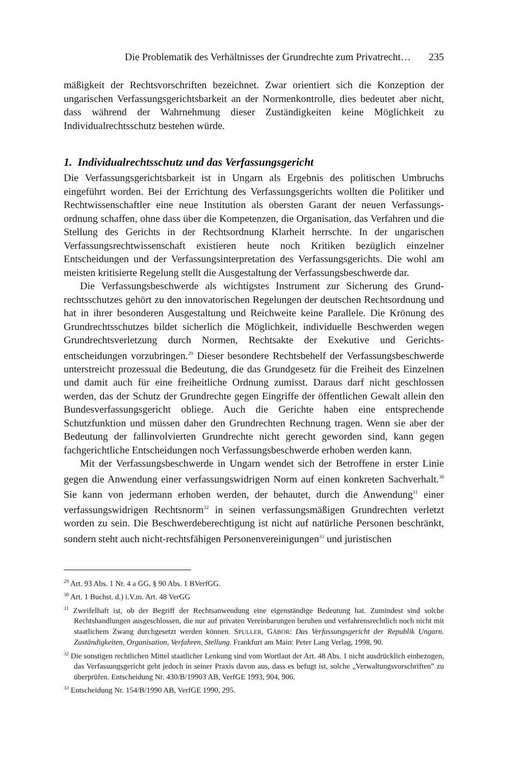Die Problematik des Verhältnisses der Grundrechte zum Privatrecht… 235
mäßigkeit der Rechtsvorschriften bezeichnet. Zwar orientiert sich die Konzeption der ungarischen Verfassungsgerichtsbarkeit an der Normenkontrolle, dies bedeutet aber nicht, dass während der Wahrnehmung dieser Zuständigkeiten keine Möglichkeit zu Individualrechtsschutz bestehen würde.
1. Individualrechtsschutz und das Verfassungsgericht
Die Verfassungsgerichtsbarkeit ist in Ungarn als Ergebnis des politischen Umbruchs eingeführt worden. Bei der Errichtung des Verfassungsgerichts wollten die Politiker und Rechtwissenschaftler eine neue Institution als obersten Garant der neuen Verfassungs­ordnung schaffen, ohne dass über die Kompetenzen, die Organisation, das Verfahren und die Stellung des Gerichts in der Rechtsordnung Klarheit herrschte. In der ungarischen Verfassungsrechtwissenschaft existieren heute noch Kritiken bezüglich einzelner Entscheidungen und der Verfassungsinterpretation des Verfassungsgerichts. Die wohl am meisten kritisierte Regelung stellt die Ausgestaltung der Verfassungsbeschwerde dar.
Die Verfassungsbeschwerde als wichtigstes Instrument zur Sicherung des Grund­rechtsschutzes gehört zu den innovatorischen Regelungen der deutschen Rechtsordnung und hat in ihrer besonderen Ausgestaltung und Reichweite keine Parallele. Die Krönung des Grundrechtsschutzes bildet sicherlich die Möglichkeit, individuelle Beschwerden wegen Grundrechtsverletzung durch Normen, Rechtsakte der Exekutive und Gerichts­entscheidungen vorzubringen.<sup>29</sup> Dieser besondere Rechtsbehelf der Verfassungsbeschwerde unterstreicht prozessual die Bedeutung, die das Grundgesetz für die Freiheit des Einzelnen und damit auch für eine freiheitliche Ordnung zumisst. Daraus darf nicht geschlossen werden, das der Schutz der Grundrechte gegen Eingriffe der öffentlichen Gewalt allein den Bundesverfassungsgericht obliege. Auch die Gerichte haben eine entsprechende Schutzfunktion und müssen daher den Grundrechten Rechnung tragen. Wenn sie aber der Bedeutung der fallinvolvierten Grundrechte nicht gerecht geworden sind, kann gegen fachgerichtliche Entscheidungen noch Verfassungsbeschwerde erhoben werden kann.
Mit der Verfassungsbeschwerde in Ungarn wendet sich der Betroffene in erster Linie gegen die Anwendung einer verfassungswidrigen Norm auf einen konkreten Sachverhalt.<sup>30</sup> Sie kann von jedermann erhoben werden, der behautet, durch die Anwendung<sup>31</sup> einer verfassungswidrigen Rechtsnorm<sup>32</sup> in seinen verfassungsmäßigen Grundrechten verletzt worden zu sein. Die Beschwerdeberechtigung ist nicht auf natürliche Personen beschränkt, sondern steht auch nicht-rechtsfähigen Personenvereinigungen<sup>33</sup> und juristischen
<sup>29</sup> Art. 93 Abs. 1 Nr. 4 a GG, § 90 Abs. 1 BVerfGG.
<sup>30</sup> Art. 1 Buchst. d.) i.V.m. Art. 48 VerGG
<sup>31</sup> Zweifelhaft ist, ob der Begriff der Rechtsanwendung eine eigenständige Bedeutung hat. Zumindest sind solche Rechtshandlungen ausgeschlossen, die nur auf privaten Vereinbarungen beruhen und verfahrensrechtlich noch nicht mit staatlichem Zwang durchgesetzt werden können. SPULLER, GÁBOR: Das Verfassungsgericht der Republik Ungarn. Zuständigkeiten, Organisation, Verfahren, Stellung. Frankfurt am Main: Peter Lang Verlag, 1998, 90.
<sup>32</sup> Die sonstigen rechtlichen Mittel staatlicher Lenkung sind vom Wortlaut der Art. 48 Abs. 1 nicht ausdrücklich einbezogen, das Verfassungsgericht geht jedoch in seiner Praxis davon aus, dass es befugt ist, solche „Verwaltungsvorschriften” zu überprüfen. Entscheidung Nr. 430/B/19903 AB, VerfGE 1993, 904, 906.
<sup>33</sup> Entscheidung Nr. 154/B/1990 AB, VerfGE 1990, 295.